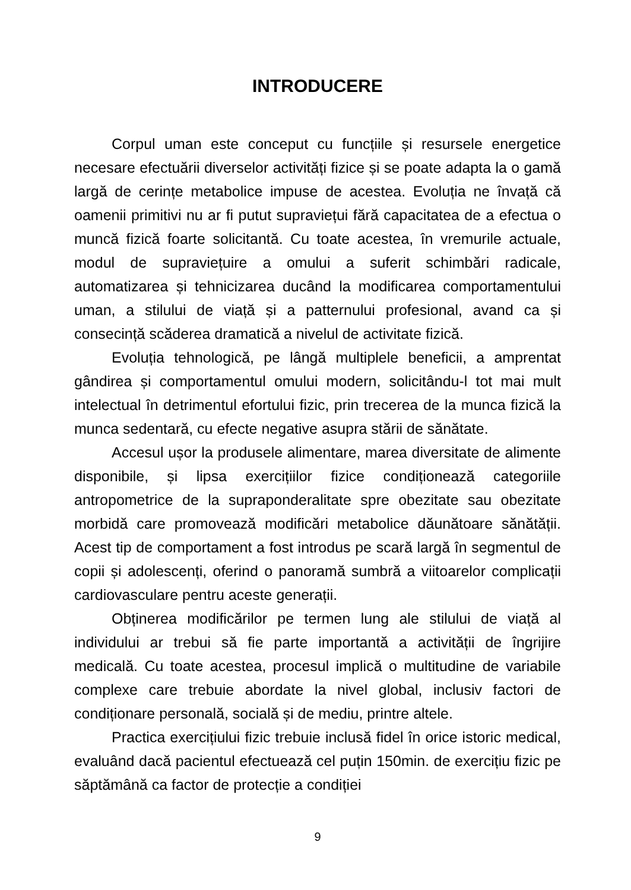INTRODUCERE
Corpul uman este conceput cu funcțiile și resursele energetice necesare efectuării diverselor activități fizice și se poate adapta la o gamă largă de cerințe metabolice impuse de acestea. Evoluția ne învață că oamenii primitivi nu ar fi putut supraviețui fără capacitatea de a efectua o muncă fizică foarte solicitantă. Cu toate acestea, în vremurile actuale, modul de supraviețuire a omului a suferit schimbări radicale, automatizarea și tehnicizarea ducând la modificarea comportamentului uman, a stilului de viață și a patternului profesional, avand ca și consecință scăderea dramatică a nivelul de activitate fizică.
Evoluția tehnologică, pe lângă multiplele beneficii, a amprentat gândirea și comportamentul omului modern, solicitându-l tot mai mult intelectual în detrimentul efortului fizic, prin trecerea de la munca fizică la munca sedentară, cu efecte negative asupra stării de sănătate.
Accesul ușor la produsele alimentare, marea diversitate de alimente disponibile, și lipsa exercițiilor fizice condiționează categoriile antropometrice de la supraponderalitate spre obezitate sau obezitate morbidă care promovează modificări metabolice dăunătoare sănătății. Acest tip de comportament a fost introdus pe scară largă în segmentul de copii și adolescenți, oferind o panoramă sumbră a viitoarelor complicații cardiovasculare pentru aceste generații.
Obținerea modificărilor pe termen lung ale stilului de viață al individului ar trebui să fie parte importantă a activității de îngrijire medicală. Cu toate acestea, procesul implică o multitudine de variabile complexe care trebuie abordate la nivel global, inclusiv factori de condiționare personală, socială și de mediu, printre altele.
Practica exercițiului fizic trebuie inclusă fidel în orice istoric medical, evaluând dacă pacientul efectuează cel puțin 150min. de exercițiu fizic pe săptămână ca factor de protecție a condiției
9